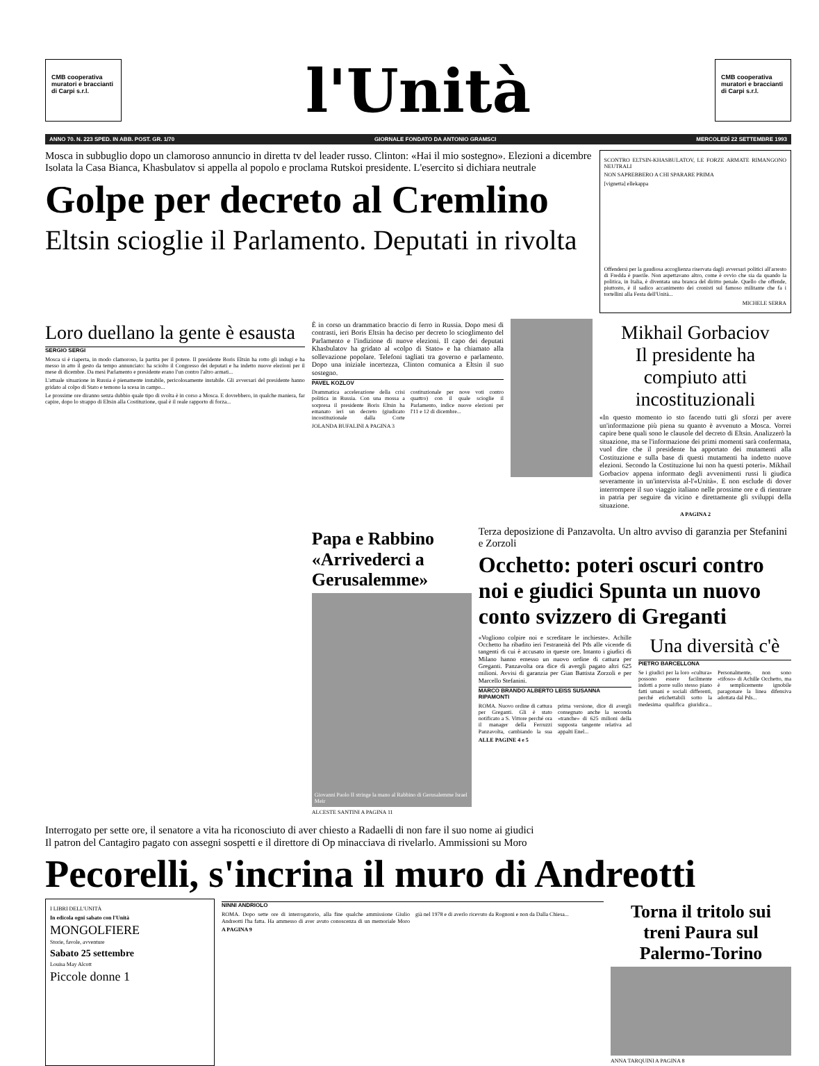CMB cooperativa muratori e braccianti di Carpi s.r.l.
l'Unità
CMB cooperativa muratori e braccianti di Carpi s.r.l.
ANNO 70. N. 223 SPED. IN ABB. POST. GR. 1/70 GIORNALE FONDATO DA ANTONIO GRAMSCI MERCOLEDÌ 22 SETTEMBRE 1993
Mosca in subbuglio dopo un clamoroso annuncio in diretta tv del leader russo. Clinton: «Hai il mio sostegno». Elezioni a dicembre
Isolata la Casa Bianca, Khasbulatov si appella al popolo e proclama Rutskoi presidente. L'esercito si dichiara neutrale
Golpe per decreto al Cremlino
Eltsin scioglie il Parlamento. Deputati in rivolta
SCONTRO ELTSIN-KHASBULATOV, LE FORZE ARMATE RIMANGONO NEUTRALI
NON SAPREBBERO A CHI SPARARE PRIMA
[vignetta] ellekappa
Offendersi per la gaudiosa accoglienza riservata dagli avversari politici all'arresto di Fredda è puerile. Non aspettavano altro, come è ovvio che sia da quando la politica, in Italia, è diventata una branca del diritto penale. Quello che offende, piuttosto, è il sadico accanimento dei cronisti sul famoso militante che fa i tortellini alla Festa dell'Unità...
MICHELE SERRA
Loro duellano la gente è esausta
SERGIO SERGI
Mosca si è riaperta, in modo clamoroso, la partita per il potere. Il presidente Boris Eltsin ha rotto gli indugi e ha messo in atto il gesto da tempo annunciato: ha sciolto il Congresso dei deputati e ha indetto nuove elezioni per il mese di dicembre. Da mesi Parlamento e presidente erano l'un contro l'altro armati...
L'attuale situazione in Russia è pienamente instabile, pericolosamente instabile. Gli avversari del presidente hanno gridato al colpo di Stato e temono la scesa in campo...
Le prossime ore diranno senza dubbio quale tipo di svolta è in corso a Mosca. E dovrebbero, in qualche maniera, far capire, dopo lo strappo di Eltsin alla Costituzione, qual è il reale rapporto di forza...
È in corso un drammatico braccio di ferro in Russia. Dopo mesi di contrasti, ieri Boris Eltsin ha deciso per decreto lo scioglimento del Parlamento e l'indizione di nuove elezioni. Il capo dei deputati Khasbulatov ha gridato al «colpo di Stato» e ha chiamato alla sollevazione popolare. Telefoni tagliati tra governo e parlamento. Dopo una iniziale incertezza, Clinton comunica a Eltsin il suo sostegno.
PAVEL KOZLOV
Drammatica accelerazione della crisi politica in Russia. Con una mossa a sorpresa il presidente Boris Eltsin ha emanato ieri un decreto (giudicato incostituzionale dalla Corte costituzionale per nove voti contro quattro) con il quale scioglie il Parlamento, indice nuove elezioni per l'11 e 12 di dicembre...
JOLANDA BUFALINI A PAGINA 3
Mikhail Gorbaciov
Il presidente ha compiuto atti incostituzionali
«In questo momento io sto facendo tutti gli sforzi per avere un'informazione più piena su quanto è avvenuto a Mosca. Vorrei capire bene quali sono le clausole del decreto di Eltsin. Analizzerò la situazione, ma se l'informazione dei primi momenti sarà confermata, vuol dire che il presidente ha apportato dei mutamenti alla Costituzione e sulla base di questi mutamenti ha indetto nuove elezioni. Secondo la Costituzione lui non ha questi poteri». Mikhail Gorbaciov appena informato degli avvenimenti russi li giudica severamente in un'intervista al-l'«Unità». E non esclude di dover interrompere il suo viaggio italiano nelle prossime ore e di rientrare in patria per seguire da vicino e direttamente gli sviluppi della situazione.
A PAGINA 2
Papa e Rabbino «Arrivederci a Gerusalemme»
Giovanni Paolo II stringe la mano al Rabbino di Gerusalemme Israel Meir
ALCESTE SANTINI A PAGINA 11
Terza deposizione di Panzavolta. Un altro avviso di garanzia per Stefanini e Zorzoli
Occhetto: poteri oscuri contro noi e giudici Spunta un nuovo conto svizzero di Greganti
«Vogliono colpire noi e screditare le inchieste». Achille Occhetto ha ribadito ieri l'estraneità del Pds alle vicende di tangenti di cui è accusato in queste ore. Intanto i giudici di Milano hanno emesso un nuovo ordine di cattura per Greganti. Panzavolta ora dice di avergli pagato altri 625 milioni. Avvisi di garanzia per Gian Battista Zorzoli e per Marcello Stefanini.
MARCO BRANDO ALBERTO LEISS SUSANNA RIPAMONTI
ROMA. Nuovo ordine di cattura per Greganti. Gli è stato notificato a S. Vittore perché ora il manager della Ferruzzi Panzavolta, cambiando la sua prima versione, dice di avergli consegnato anche la seconda «tranche» di 625 milioni della supposta tangente relativa ad appalti Enel...
ALLE PAGINE 4 e 5
Una diversità c'è
PIETRO BARCELLONA
Se i giudici per la loro «cultura» possono essere facilmente indotti a porre sullo stesso piano fatti umani e sociali differenti, perché etichettabili sotto la medesima qualifica giuridica... Personalmente, non sono «tifoso» di Achille Occhetto, ma è semplicemente ignobile paragonare la linea difensiva adottata dal Pds...
Interrogato per sette ore, il senatore a vita ha riconosciuto di aver chiesto a Radaelli di non fare il suo nome ai giudici
Il patron del Cantagiro pagato con assegni sospetti e il direttore di Op minacciava di rivelarlo. Ammissioni su Moro
Pecorelli, s'incrina il muro di Andreotti
I LIBRI DELL'UNITÀ
In edicola ogni sabato con l'Unità
MONGOLFIERE
Storie, favole, avventure
Sabato 25 settembre
Louisa May Alcott
Piccole donne 1
NINNI ANDRIOLO
ROMA. Dopo sette ore di interrogatorio, alla fine qualche ammissione Giulio Andreotti l'ha fatta. Ha ammesso di aver avuto conoscenza di un memoriale Moro già nel 1978 e di averlo ricevuto da Rognoni e non da Dalla Chiesa...
A PAGINA 9
Torna il tritolo sui treni Paura sul Palermo-Torino
ANNA TARQUINI A PAGINA 8